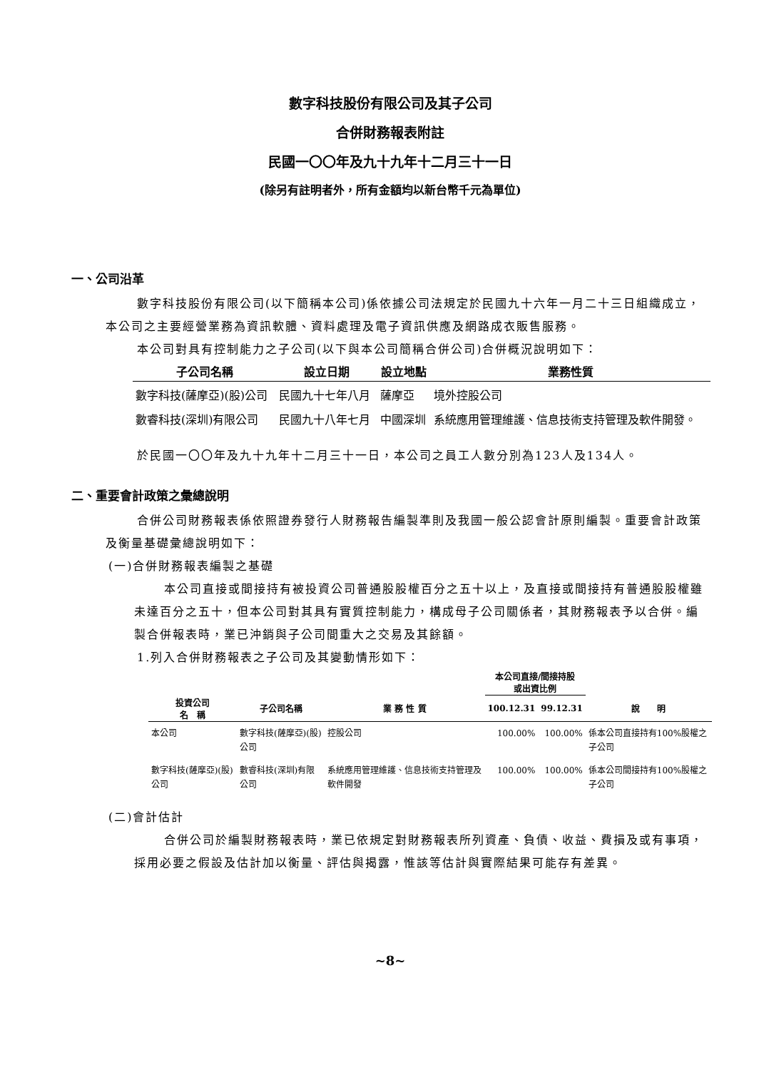數字科技股份有限公司及其子公司
合併財務報表附註
民國一〇〇年及九十九年十二月三十一日
(除另有註明者外，所有金額均以新台幣千元為單位)
一、公司沿革
數字科技股份有限公司(以下簡稱本公司)係依據公司法規定於民國九十六年一月二十三日組織成立，本公司之主要經營業務為資訊軟體、資料處理及電子資訊供應及網路成衣販售服務。
本公司對具有控制能力之子公司(以下與本公司簡稱合併公司)合併概況說明如下：
| 子公司名稱 | 設立日期 | 設立地點 | 業務性質 |
| --- | --- | --- | --- |
| 數字科技(薩摩亞)(股)公司 | 民國九十七年八月 | 薩摩亞 | 境外控股公司 |
| 數睿科技(深圳)有限公司 | 民國九十八年七月 | 中國深圳 | 系統應用管理維護、信息技術支持管理及軟件開發。 |
於民國一〇〇年及九十九年十二月三十一日，本公司之員工人數分別為123人及134人。
二、重要會計政策之彙總說明
合併公司財務報表係依照證券發行人財務報告編製準則及我國一般公認會計原則編製。重要會計政策及衡量基礎彙總說明如下：
(一)合併財務報表編製之基礎
本公司直接或間接持有被投資公司普通股股權百分之五十以上，及直接或間接持有普通股股權雖未達百分之五十，但本公司對其具有實質控制能力，構成母子公司關係者，其財務報表予以合併。編製合併報表時，業已沖銷與子公司間重大之交易及其餘額。
1.列入合併財務報表之子公司及其變動情形如下：
| | | | 本公司直接/間接持股 或出資比例 | | |
| --- | --- | --- | --- | --- | --- |
| 投資公司 名 稱 | 子公司名稱 | 業 務 性 質 | 100.12.31 | 99.12.31 | 說 明 |
| 本公司 | 數字科技(薩摩亞)(股)公司 | 控股公司 | 100.00% | 100.00% | 係本公司直接持有100%股權之子公司 |
| 數字科技(薩摩亞)(股)公司 | 數睿科技(深圳)有限公司 | 系統應用管理維護、信息技術支持管理及軟件開發 | 100.00% | 100.00% | 係本公司間接持有100%股權之子公司 |
(二)會計估計
合併公司於編製財務報表時，業已依規定對財務報表所列資產、負債、收益、費損及或有事項，採用必要之假設及估計加以衡量、評估與揭露，惟該等估計與實際結果可能存有差異。
~8~